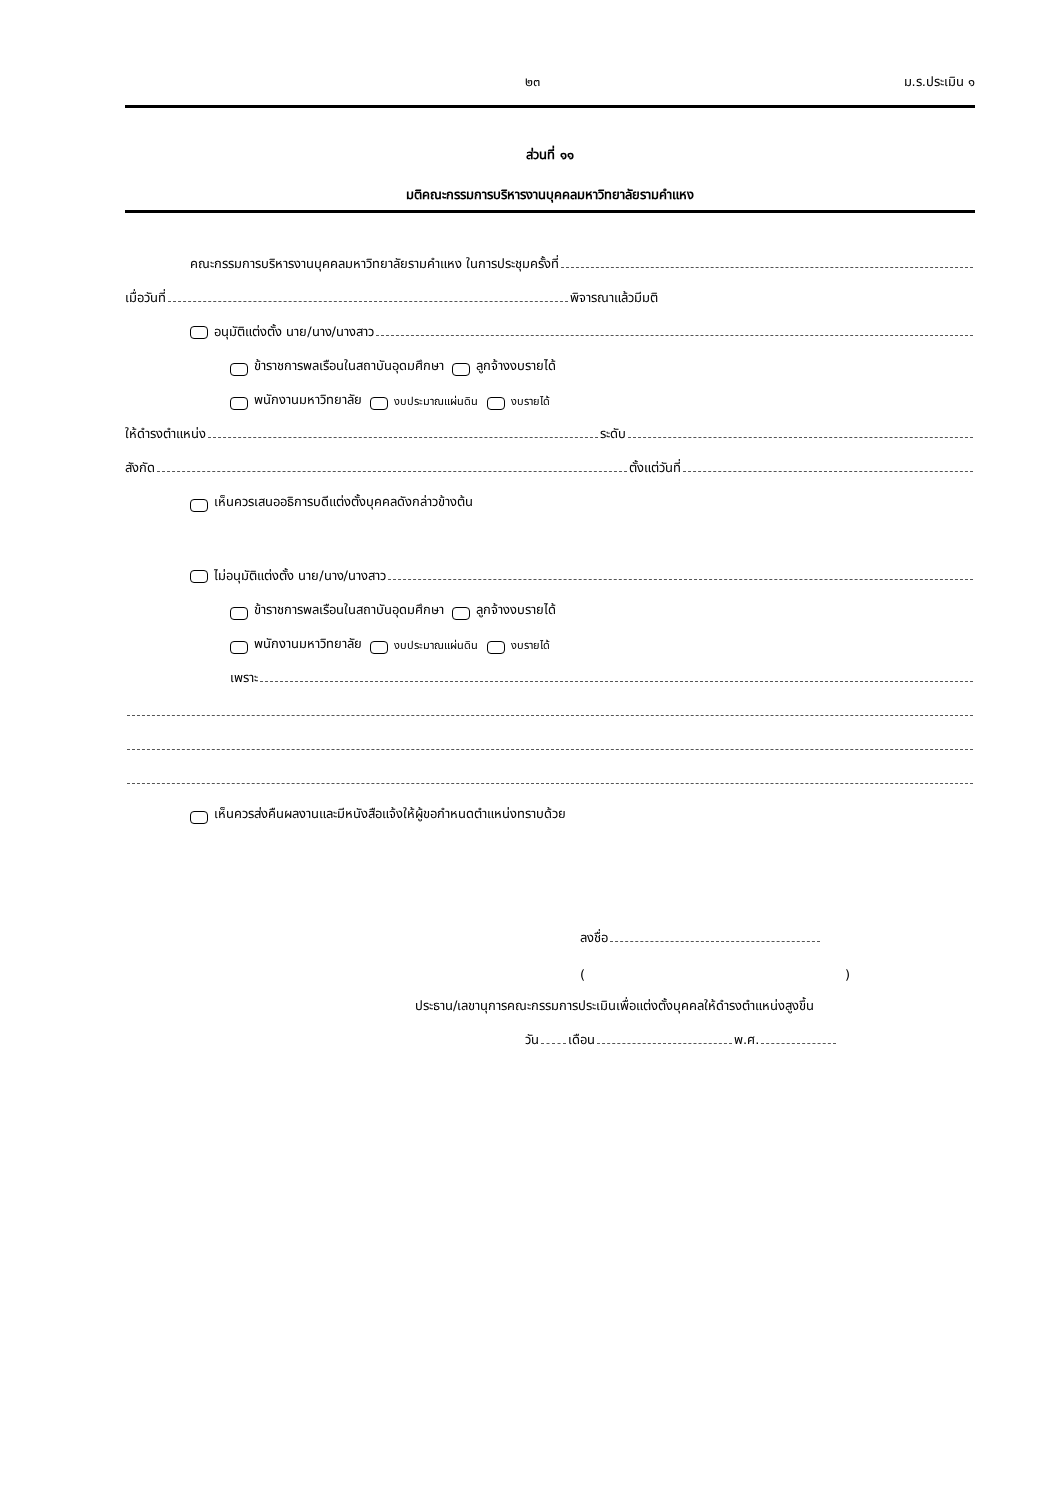๒๓ ม.ร.ประเมิน ๑
ส่วนที่ ๑๑
มติคณะกรรมการบริหารงานบุคคลมหาวิทยาลัยรามคำแหง
คณะกรรมการบริหารงานบุคคลมหาวิทยาลัยรามคำแหง ในการประชุมครั้งที่
เมื่อวันที่ พิจารณาแล้วมีมติ
อนุมัติแต่งตั้ง นาย/นาง/นางสาว
ข้าราชการพลเรือนในสถาบันอุดมศึกษา ลูกจ้างงบรายได้
พนักงานมหาวิทยาลัย งบประมาณแผ่นดิน งบรายได้
ให้ดำรงตำแหน่ง ระดับ
สังกัด ตั้งแต่วันที่
เห็นควรเสนออธิการบดีแต่งตั้งบุคคลดังกล่าวข้างต้น
ไม่อนุมัติแต่งตั้ง นาย/นาง/นางสาว
ข้าราชการพลเรือนในสถาบันอุดมศึกษา ลูกจ้างงบรายได้
พนักงานมหาวิทยาลัย งบประมาณแผ่นดิน งบรายได้
เพราะ
เห็นควรส่งคืนผลงานและมีหนังสือแจ้งให้ผู้ขอกำหนดตำแหน่งทราบด้วย
ลงชื่อ
( )
ประธาน/เลขานุการคณะกรรมการประเมินเพื่อแต่งตั้งบุคคลให้ดำรงตำแหน่งสูงขึ้น
วัน เดือน พ.ศ.